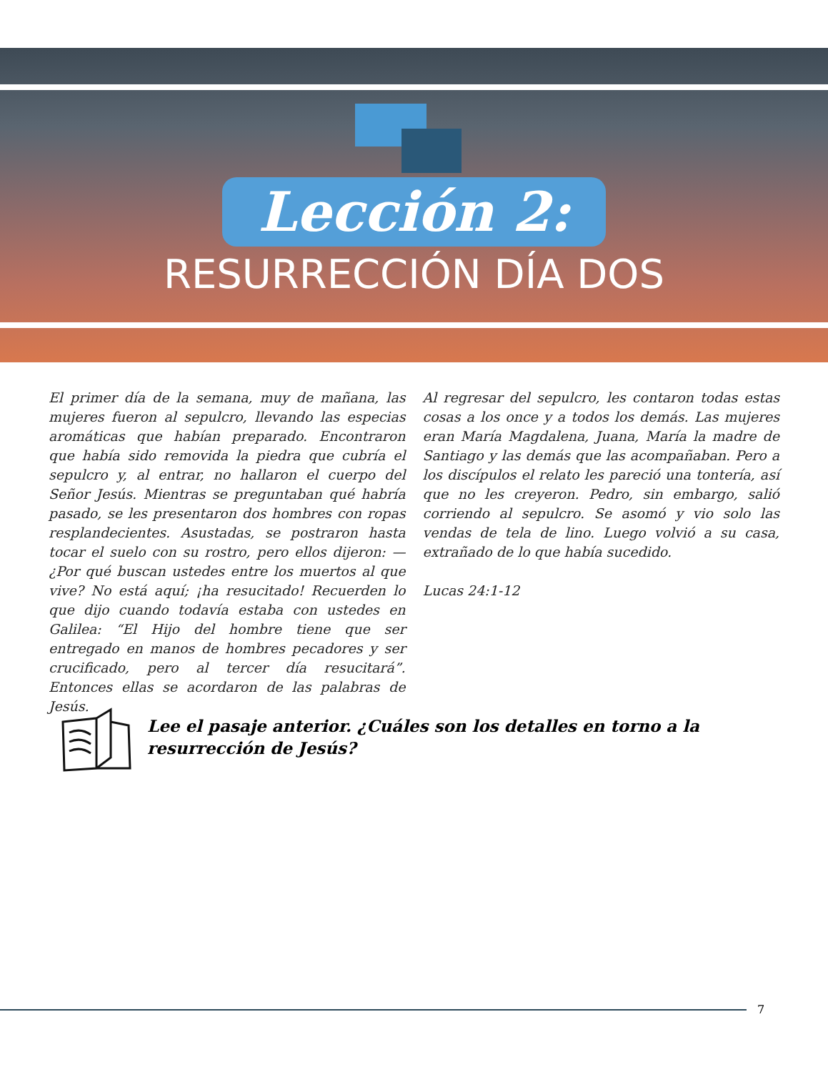Lección 2:
RESURRECCIÓN DÍA DOS
El primer día de la semana, muy de mañana, las mujeres fueron al sepulcro, llevando las especias aromáticas que habían preparado. Encontraron que había sido removida la piedra que cubría el sepulcro y, al entrar, no hallaron el cuerpo del Señor Jesús. Mientras se preguntaban qué habría pasado, se les presentaron dos hombres con ropas resplandecientes. Asustadas, se postraron hasta tocar el suelo con su rostro, pero ellos dijeron: —¿Por qué buscan ustedes entre los muertos al que vive? No está aquí; ¡ha resucitado! Recuerden lo que dijo cuando todavía estaba con ustedes en Galilea: “El Hijo del hombre tiene que ser entregado en manos de hombres pecadores y ser crucificado, pero al tercer día resucitará”. Entonces ellas se acordaron de las palabras de Jesús.
Al regresar del sepulcro, les contaron todas estas cosas a los once y a todos los demás. Las mujeres eran María Magdalena, Juana, María la madre de Santiago y las demás que las acompañaban. Pero a los discípulos el relato les pareció una tontería, así que no les creyeron. Pedro, sin embargo, salió corriendo al sepulcro. Se asomó y vio solo las vendas de tela de lino. Luego volvió a su casa, extrañado de lo que había sucedido.
Lucas 24:1-12
Lee el pasaje anterior. ¿Cuáles son los detalles en torno a la resurrección de Jesús?
7